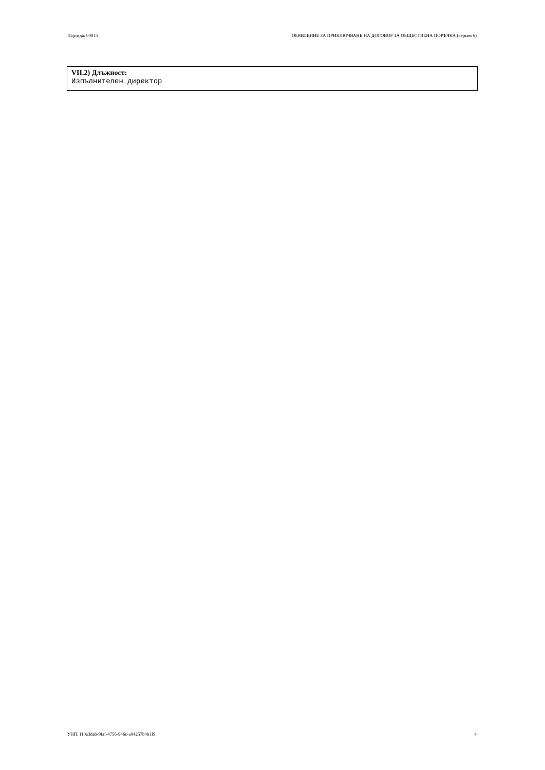Партида: 00015 ОБЯВЛЕНИЕ ЗА ПРИКЛЮЧВАНЕ НА ДОГОВОР ЗА ОБЩЕСТВЕНА ПОРЪЧКА (версия 6)
VII.2) Длъжност:
Изпълнителен директор
УНП: f10a3dab-9faf-4756-946c-a04257b4b1f9 4